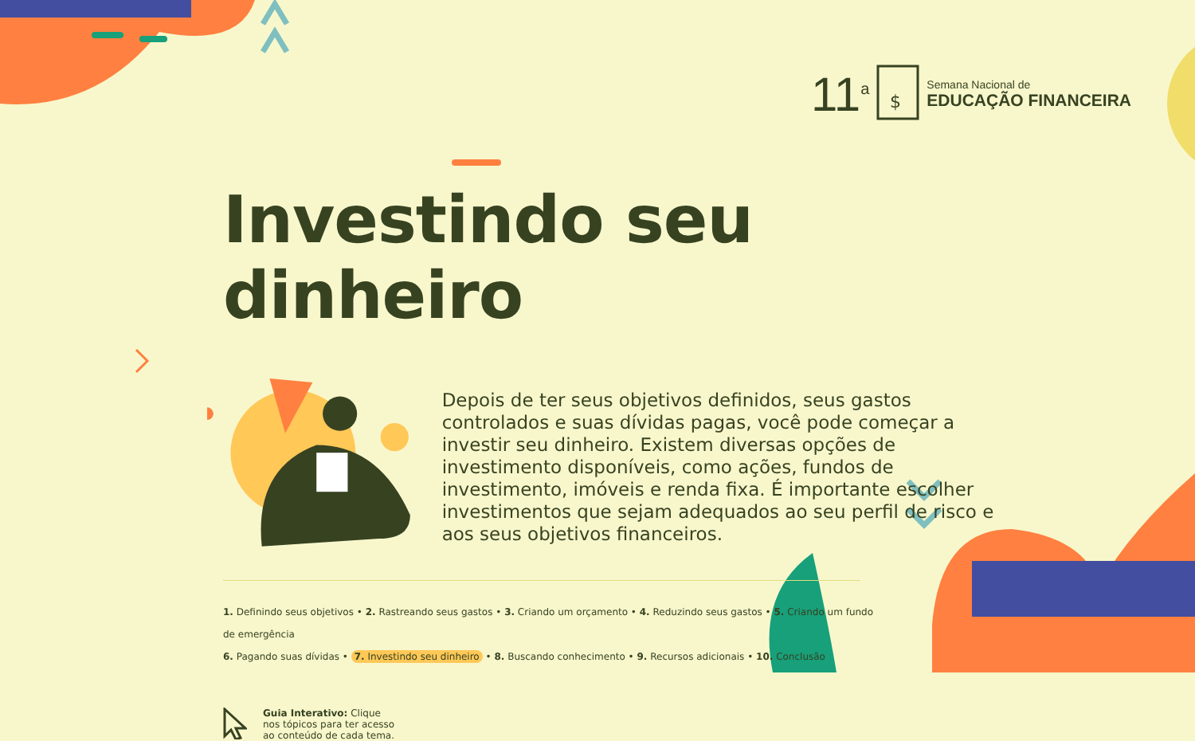11<sup>a</sup>
$
Semana Nacional de
EDUCAÇÃO FINANCEIRA
Investindo seu dinheiro
Depois de ter seus objetivos definidos, seus gastos controlados e suas dívidas pagas, você pode começar a investir seu dinheiro. Existem diversas opções de investimento disponíveis, como ações, fundos de investimento, imóveis e renda fixa. É importante escolher investimentos que sejam adequados ao seu perfil de risco e aos seus objetivos financeiros.
1. Definindo seus objetivos • 2. Rastreando seus gastos • 3. Criando um orçamento • 4. Reduzindo seus gastos • 5. Criando um fundo de emergência
6. Pagando suas dívidas • 7. Investindo seu dinheiro • 8. Buscando conhecimento • 9. Recursos adicionais • 10. Conclusão
Guia Interativo: Clique
nos tópicos para ter acesso
ao conteúdo de cada tema.